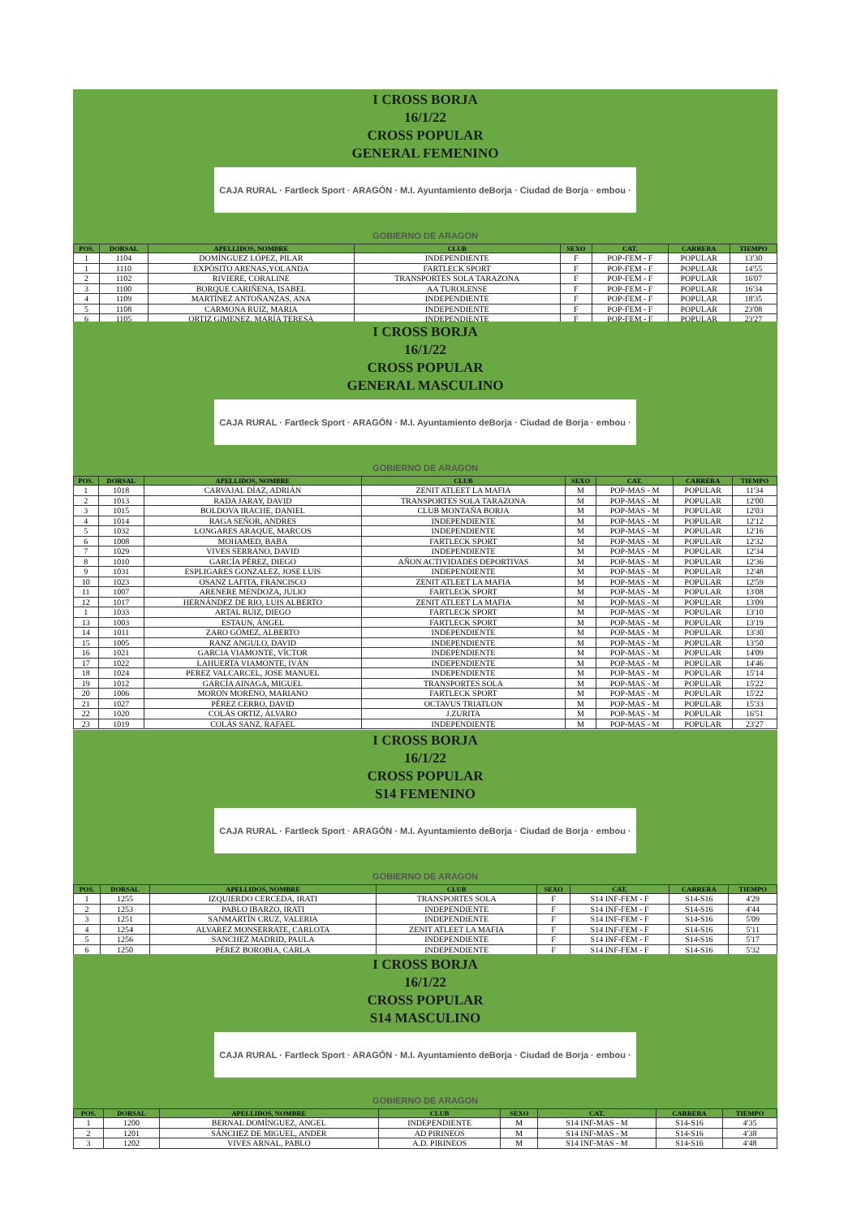I CROSS BORJA
16/1/22
CROSS POPULAR
GENERAL FEMENINO
CAJA RURAL · Fartleck Sport · ARAGÓN · M.I. Ayuntamiento deBorja · Ciudad de Borja · embou · GOBIERNO DE ARAGON
| POS. | DORSAL | APELLIDOS, NOMBRE | CLUB | SEXO | CAT. | CARRERA | TIEMPO |
| --- | --- | --- | --- | --- | --- | --- | --- |
| 1 | 1104 | DOMÍNGUEZ LÓPEZ, PILAR | INDEPENDIENTE | F | POP-FEM - F | POPULAR | 13'30 |
| 1 | 1110 | EXPÓSITO ARENAS,YOLANDA | FARTLECK SPORT | F | POP-FEM - F | POPULAR | 14'55 |
| 2 | 1102 | RIVIERE, CORALINE | TRANSPORTES SOLA TARAZONA | F | POP-FEM - F | POPULAR | 16'07 |
| 3 | 1100 | BORQUE CARIÑENA, ISABEL | AA TUROLENSE | F | POP-FEM - F | POPULAR | 16'34 |
| 4 | 1109 | MARTÍNEZ ANTOÑANZAS, ANA | INDEPENDIENTE | F | POP-FEM - F | POPULAR | 18'35 |
| 5 | 1108 | CARMONA RUIZ, MARIA | INDEPENDIENTE | F | POP-FEM - F | POPULAR | 23'08 |
| 6 | 1105 | ORTIZ GIMENEZ, MARÍA TERESA | INDEPENDIENTE | F | POP-FEM - F | POPULAR | 23'27 |
I CROSS BORJA
16/1/22
CROSS POPULAR
GENERAL MASCULINO
CAJA RURAL · Fartleck Sport · ARAGÓN · M.I. Ayuntamiento deBorja · Ciudad de Borja · embou · GOBIERNO DE ARAGON
| POS. | DORSAL | APELLIDOS, NOMBRE | CLUB | SEXO | CAT. | CARRERA | TIEMPO |
| --- | --- | --- | --- | --- | --- | --- | --- |
| 1 | 1018 | CARVAJAL DÍAZ, ADRIÁN | ZENIT ATLEET LA MAFIA | M | POP-MAS - M | POPULAR | 11'34 |
| 2 | 1013 | RADA JARAY, DAVID | TRANSPORTES SOLA TARAZONA | M | POP-MAS - M | POPULAR | 12'00 |
| 3 | 1015 | BOLDOVA IRACHE, DANIEL | CLUB MONTAÑA BORJA | M | POP-MAS - M | POPULAR | 12'03 |
| 4 | 1014 | RAGA SEÑOR, ANDRES | INDEPENDIENTE | M | POP-MAS - M | POPULAR | 12'12 |
| 5 | 1032 | LONGARES ARAQUE, MARCOS | INDEPENDIENTE | M | POP-MAS - M | POPULAR | 12'16 |
| 6 | 1008 | MOHAMED, BABA | FARTLECK SPORT | M | POP-MAS - M | POPULAR | 12'32 |
| 7 | 1029 | VIVES SERRANO, DAVID | INDEPENDIENTE | M | POP-MAS - M | POPULAR | 12'34 |
| 8 | 1010 | GARCÍA PÉREZ, DIEGO | AÑON ACTIVIDADES DEPORTIVAS | M | POP-MAS - M | POPULAR | 12'36 |
| 9 | 1031 | ESPLIGARES GONZALEZ, JOSE LUIS | INDEPENDIENTE | M | POP-MAS - M | POPULAR | 12'48 |
| 10 | 1023 | OSANZ LAFITA, FRANCISCO | ZENIT ATLEET LA MAFIA | M | POP-MAS - M | POPULAR | 12'59 |
| 11 | 1007 | ARENERE MENDOZA, JULIO | FARTLECK SPORT | M | POP-MAS - M | POPULAR | 13'08 |
| 12 | 1017 | HERNÁNDEZ DE RIO, LUIS ALBERTO | ZENIT ATLEET LA MAFIA | M | POP-MAS - M | POPULAR | 13'09 |
| 1 | 1033 | ARTAL RUIZ, DIEGO | FARTLECK SPORT | M | POP-MAS - M | POPULAR | 13'10 |
| 13 | 1003 | ESTAUN, ÁNGEL | FARTLECK SPORT | M | POP-MAS - M | POPULAR | 13'19 |
| 14 | 1011 | ZARO GÓMEZ, ALBERTO | INDEPENDIENTE | M | POP-MAS - M | POPULAR | 13'30 |
| 15 | 1005 | RANZ ANGULO, DAVID | INDEPENDIENTE | M | POP-MAS - M | POPULAR | 13'50 |
| 16 | 1021 | GARCIA VIAMONTE, VÍCTOR | INDEPENDIENTE | M | POP-MAS - M | POPULAR | 14'09 |
| 17 | 1022 | LAHUERTA VIAMONTE, IVÁN | INDEPENDIENTE | M | POP-MAS - M | POPULAR | 14'46 |
| 18 | 1024 | PEREZ VALCARCEL, JOSE MANUEL | INDEPENDIENTE | M | POP-MAS - M | POPULAR | 15'14 |
| 19 | 1012 | GARCÍA AINAGA, MIGUEL | TRANSPORTES SOLA | M | POP-MAS - M | POPULAR | 15'22 |
| 20 | 1006 | MORON MORENO, MARIANO | FARTLECK SPORT | M | POP-MAS - M | POPULAR | 15'22 |
| 21 | 1027 | PÉREZ CERRO, DAVID | OCTAVUS TRIATLON | M | POP-MAS - M | POPULAR | 15'33 |
| 22 | 1020 | COLÁS ORTIZ, ÁLVARO | J.ZURITA | M | POP-MAS - M | POPULAR | 16'51 |
| 23 | 1019 | COLÁS SANZ, RAFAEL | INDEPENDIENTE | M | POP-MAS - M | POPULAR | 23'27 |
I CROSS BORJA
16/1/22
CROSS POPULAR
S14 FEMENINO
CAJA RURAL · Fartleck Sport · ARAGÓN · M.I. Ayuntamiento deBorja · Ciudad de Borja · embou · GOBIERNO DE ARAGON
| POS. | DORSAL | APELLIDOS, NOMBRE | CLUB | SEXO | CAT. | CARRERA | TIEMPO |
| --- | --- | --- | --- | --- | --- | --- | --- |
| 1 | 1255 | IZQUIERDO CERCEDA, IRATI | TRANSPORTES SOLA | F | S14 INF-FEM - F | S14-S16 | 4'29 |
| 2 | 1253 | PABLO IBARZO, IRATI | INDEPENDIENTE | F | S14 INF-FEM - F | S14-S16 | 4'44 |
| 3 | 1251 | SANMARTÍN CRUZ, VALERIA | INDEPENDIENTE | F | S14 INF-FEM - F | S14-S16 | 5'09 |
| 4 | 1254 | ALVAREZ MONSERRATE, CARLOTA | ZENIT ATLEET LA MAFIA | F | S14 INF-FEM - F | S14-S16 | 5'11 |
| 5 | 1256 | SANCHEZ MADRID, PAULA | INDEPENDIENTE | F | S14 INF-FEM - F | S14-S16 | 5'17 |
| 6 | 1250 | PÉREZ BOROBIA, CARLA | INDEPENDIENTE | F | S14 INF-FEM - F | S14-S16 | 5'32 |
I CROSS BORJA
16/1/22
CROSS POPULAR
S14 MASCULINO
CAJA RURAL · Fartleck Sport · ARAGÓN · M.I. Ayuntamiento deBorja · Ciudad de Borja · embou · GOBIERNO DE ARAGON
| POS. | DORSAL | APELLIDOS, NOMBRE | CLUB | SEXO | CAT. | CARRERA | TIEMPO |
| --- | --- | --- | --- | --- | --- | --- | --- |
| 1 | 1200 | BERNAL DOMÍNGUEZ, ANGEL | INDEPENDIENTE | M | S14 INF-MAS - M | S14-S16 | 4'35 |
| 2 | 1201 | SÁNCHEZ DE MIGUEL, ANDER | AD PIRINEOS | M | S14 INF-MAS - M | S14-S16 | 4'38 |
| 3 | 1202 | VIVES ARNAL, PABLO | A.D. PIRINEOS | M | S14 INF-MAS - M | S14-S16 | 4'48 |